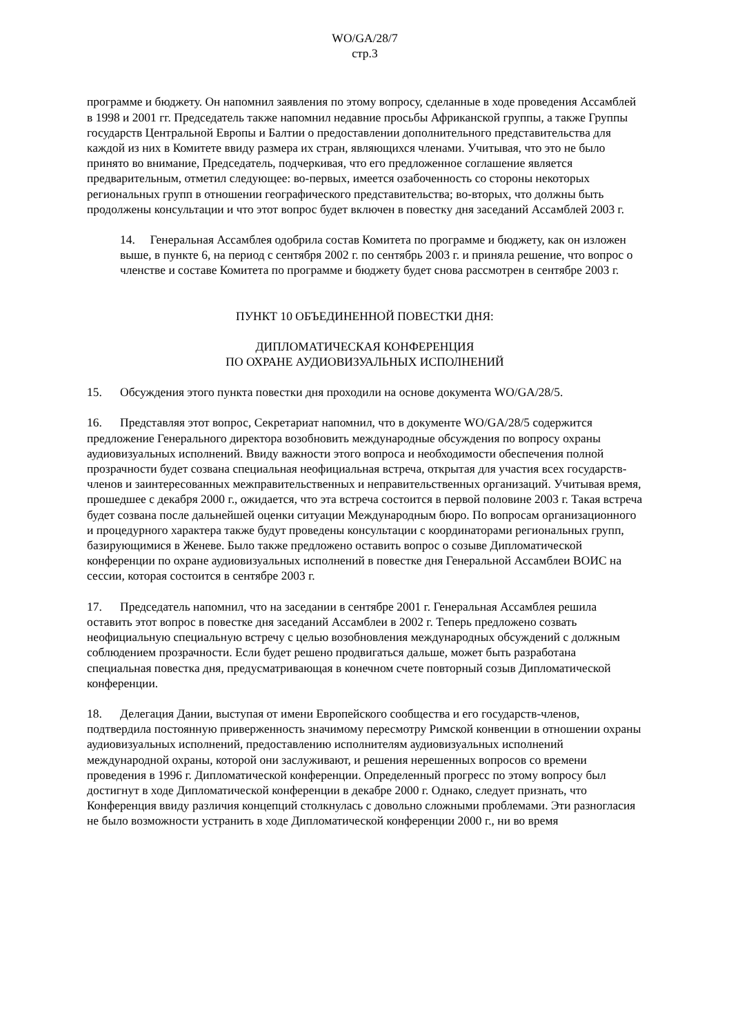WO/GA/28/7
стр.3
программе и бюджету. Он напомнил заявления по этому вопросу, сделанные в ходе проведения Ассамблей в 1998 и 2001 гг. Председатель также напомнил недавние просьбы Африканской группы, а также Группы государств Центральной Европы и Балтии о предоставлении дополнительного представительства для каждой из них в Комитете ввиду размера их стран, являющихся членами. Учитывая, что это не было принято во внимание, Председатель, подчеркивая, что его предложенное соглашение является предварительным, отметил следующее: во-первых, имеется озабоченность со стороны некоторых региональных групп в отношении географического представительства; во-вторых, что должны быть продолжены консультации и что этот вопрос будет включен в повестку дня заседаний Ассамблей 2003 г.
14. Генеральная Ассамблея одобрила состав Комитета по программе и бюджету, как он изложен выше, в пункте 6, на период с сентября 2002 г. по сентябрь 2003 г. и приняла решение, что вопрос о членстве и составе Комитета по программе и бюджету будет снова рассмотрен в сентябре 2003 г.
ПУНКТ 10 ОБЪЕДИНЕННОЙ ПОВЕСТКИ ДНЯ:
ДИПЛОМАТИЧЕСКАЯ КОНФЕРЕНЦИЯ
ПО ОХРАНЕ АУДИОВИЗУАЛЬНЫХ ИСПОЛНЕНИЙ
15. Обсуждения этого пункта повестки дня проходили на основе документа WO/GA/28/5.
16. Представляя этот вопрос, Секретариат напомнил, что в документе WO/GA/28/5 содержится предложение Генерального директора возобновить международные обсуждения по вопросу охраны аудиовизуальных исполнений. Ввиду важности этого вопроса и необходимости обеспечения полной прозрачности будет созвана специальная неофициальная встреча, открытая для участия всех государств-членов и заинтересованных межправительственных и неправительственных организаций. Учитывая время, прошедшее с декабря 2000 г., ожидается, что эта встреча состоится в первой половине 2003 г. Такая встреча будет созвана после дальнейшей оценки ситуации Международным бюро. По вопросам организационного и процедурного характера также будут проведены консультации с координаторами региональных групп, базирующимися в Женеве. Было также предложено оставить вопрос о созыве Дипломатической конференции по охране аудиовизуальных исполнений в повестке дня Генеральной Ассамблеи ВОИС на сессии, которая состоится в сентябре 2003 г.
17. Председатель напомнил, что на заседании в сентябре 2001 г. Генеральная Ассамблея решила оставить этот вопрос в повестке дня заседаний Ассамблеи в 2002 г. Теперь предложено созвать неофициальную специальную встречу с целью возобновления международных обсуждений с должным соблюдением прозрачности. Если будет решено продвигаться дальше, может быть разработана специальная повестка дня, предусматривающая в конечном счете повторный созыв Дипломатической конференции.
18. Делегация Дании, выступая от имени Европейского сообщества и его государств-членов, подтвердила постоянную приверженность значимому пересмотру Римской конвенции в отношении охраны аудиовизуальных исполнений, предоставлению исполнителям аудиовизуальных исполнений международной охраны, которой они заслуживают, и решения нерешенных вопросов со времени проведения в 1996 г. Дипломатической конференции. Определенный прогресс по этому вопросу был достигнут в ходе Дипломатической конференции в декабре 2000 г. Однако, следует признать, что Конференция ввиду различия концепций столкнулась с довольно сложными проблемами. Эти разногласия не было возможности устранить в ходе Дипломатической конференции 2000 г., ни во время